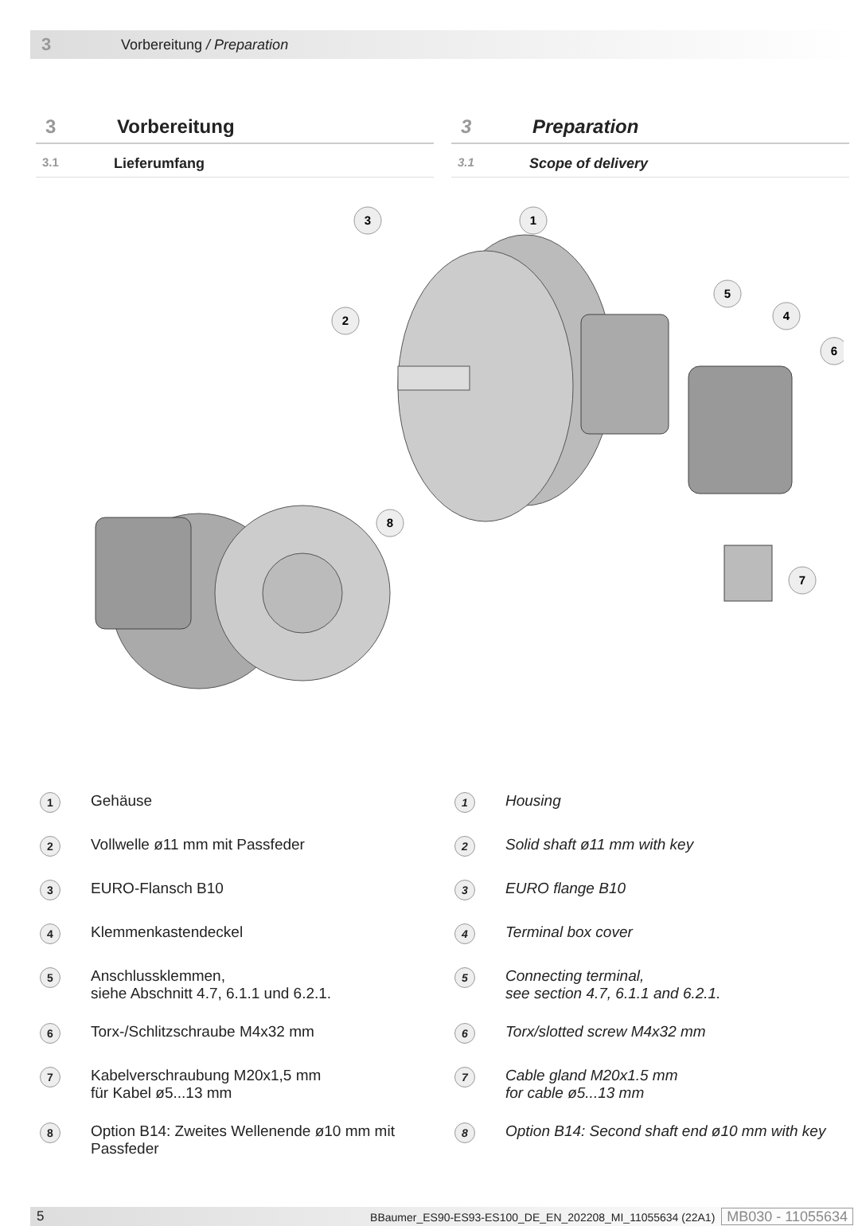3 Vorbereitung / Preparation
3 Vorbereitung
3.1 Lieferumfang
3 Preparation
3.1 Scope of delivery
3
1
2
5
4
6
8
7
1 Gehäuse
2 Vollwelle ø11 mm mit Passfeder
3 EURO-Flansch B10
4 Klemmenkastendeckel
5 Anschlussklemmen,
siehe Abschnitt 4.7, 6.1.1 und 6.2.1.
6 Torx-/Schlitzschraube M4x32 mm
7 Kabelverschraubung M20x1,5 mm
für Kabel ø5...13 mm
8 Option B14: Zweites Wellenende ø10 mm mit Passfeder
1 Housing
2 Solid shaft ø11 mm with key
3 EURO flange B10
4 Terminal box cover
5 Connecting terminal,
see section 4.7, 6.1.1 and 6.2.1.
6 Torx/slotted screw M4x32 mm
7 Cable gland M20x1.5 mm
for cable ø5...13 mm
8 Option B14: Second shaft end ø10 mm with key
5 BBaumer_ES90-ES93-ES100_DE_EN_202208_MI_11055634 (22A1) MB030 - 11055634